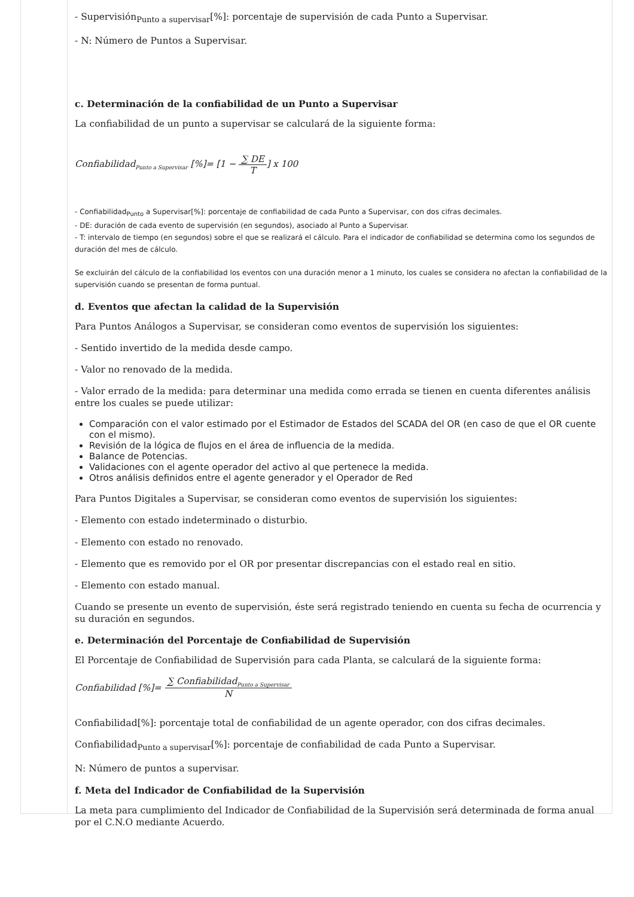- Supervisión<sub>Punto a supervisar</sub>[%]: porcentaje de supervisión de cada Punto a Supervisar.
- N: Número de Puntos a Supervisar.
c. Determinación de la confiabilidad de un Punto a Supervisar
La confiabilidad de un punto a supervisar se calculará de la siguiente forma:
Confiabilidad<sub>Punto a Supervisar</sub> [%]= [1 − ∑ DE T] x 100
- Confiabilidad<sub>Punto</sub> a Supervisar[%]: porcentaje de confiabilidad de cada Punto a Supervisar, con dos cifras decimales.
- DE: duración de cada evento de supervisión (en segundos), asociado al Punto a Supervisar.
- T: intervalo de tiempo (en segundos) sobre el que se realizará el cálculo. Para el indicador de confiabilidad se determina como los segundos de duración del mes de cálculo.
Se excluirán del cálculo de la confiabilidad los eventos con una duración menor a 1 minuto, los cuales se considera no afectan la confiabilidad de la supervisión cuando se presentan de forma puntual.
d. Eventos que afectan la calidad de la Supervisión
Para Puntos Análogos a Supervisar, se consideran como eventos de supervisión los siguientes:
- Sentido invertido de la medida desde campo.
- Valor no renovado de la medida.
- Valor errado de la medida: para determinar una medida como errada se tienen en cuenta diferentes análisis entre los cuales se puede utilizar:
Comparación con el valor estimado por el Estimador de Estados del SCADA del OR (en caso de que el OR cuente con el mismo).
Revisión de la lógica de flujos en el área de influencia de la medida.
Balance de Potencias.
Validaciones con el agente operador del activo al que pertenece la medida.
Otros análisis definidos entre el agente generador y el Operador de Red
Para Puntos Digitales a Supervisar, se consideran como eventos de supervisión los siguientes:
- Elemento con estado indeterminado o disturbio.
- Elemento con estado no renovado.
- Elemento que es removido por el OR por presentar discrepancias con el estado real en sitio.
- Elemento con estado manual.
Cuando se presente un evento de supervisión, éste será registrado teniendo en cuenta su fecha de ocurrencia y su duración en segundos.
e. Determinación del Porcentaje de Confiabilidad de Supervisión
El Porcentaje de Confiabilidad de Supervisión para cada Planta, se calculará de la siguiente forma:
Confiabilidad [%]= ∑ Confiabilidad<sub>Punto a Supervisar</sub> N
Confiabilidad[%]: porcentaje total de confiabilidad de un agente operador, con dos cifras decimales.
Confiabilidad<sub>Punto a supervisar</sub>[%]: porcentaje de confiabilidad de cada Punto a Supervisar.
N: Número de puntos a supervisar.
f. Meta del Indicador de Confiabilidad de la Supervisión
La meta para cumplimiento del Indicador de Confiabilidad de la Supervisión será determinada de forma anual por el C.N.O mediante Acuerdo.